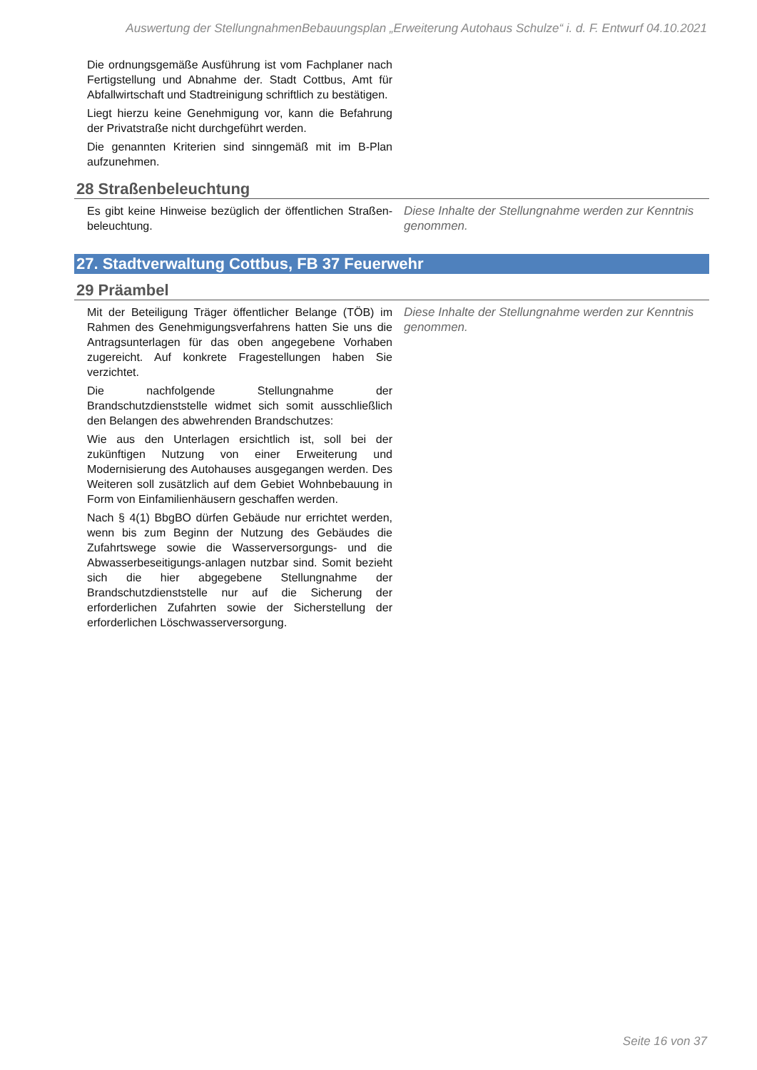Auswertung der StellungnahmenBebauungsplan „Erweiterung Autohaus Schulze“ i. d. F. Entwurf 04.10.2021
Die ordnungsgemäße Ausführung ist vom Fachplaner nach Fertigstellung und Abnahme der. Stadt Cottbus, Amt für Abfallwirtschaft und Stadtreinigung schriftlich zu bestätigen.
Liegt hierzu keine Genehmigung vor, kann die Befahrung der Privatstraße nicht durchgeführt werden.
Die genannten Kriterien sind sinngemäß mit im B-Plan aufzunehmen.
28 Straßenbeleuchtung
Es gibt keine Hinweise bezüglich der öffentlichen Straßen-beleuchtung.
Diese Inhalte der Stellungnahme werden zur Kenntnis genommen.
27. Stadtverwaltung Cottbus, FB 37 Feuerwehr
29 Präambel
Mit der Beteiligung Träger öffentlicher Belange (TÖB) im Rahmen des Genehmigungsverfahrens hatten Sie uns die Antragsunterlagen für das oben angegebene Vorhaben zugereicht. Auf konkrete Fragestellungen haben Sie verzichtet.
Die nachfolgende Stellungnahme der Brandschutzdienststelle widmet sich somit ausschließlich den Belangen des abwehrenden Brandschutzes:
Wie aus den Unterlagen ersichtlich ist, soll bei der zukünftigen Nutzung von einer Erweiterung und Modernisierung des Autohauses ausgegangen werden. Des Weiteren soll zusätzlich auf dem Gebiet Wohnbebauung in Form von Einfamilienhäusern geschaffen werden.
Nach § 4(1) BbgBO dürfen Gebäude nur errichtet werden, wenn bis zum Beginn der Nutzung des Gebäudes die Zufahrtswege sowie die Wasserversorgungs- und die Abwasserbeseitigungs-anlagen nutzbar sind. Somit bezieht sich die hier abgegebene Stellungnahme der Brandschutzdienststelle nur auf die Sicherung der erforderlichen Zufahrten sowie der Sicherstellung der erforderlichen Löschwasserversorgung.
Diese Inhalte der Stellungnahme werden zur Kenntnis genommen.
Seite 16 von 37